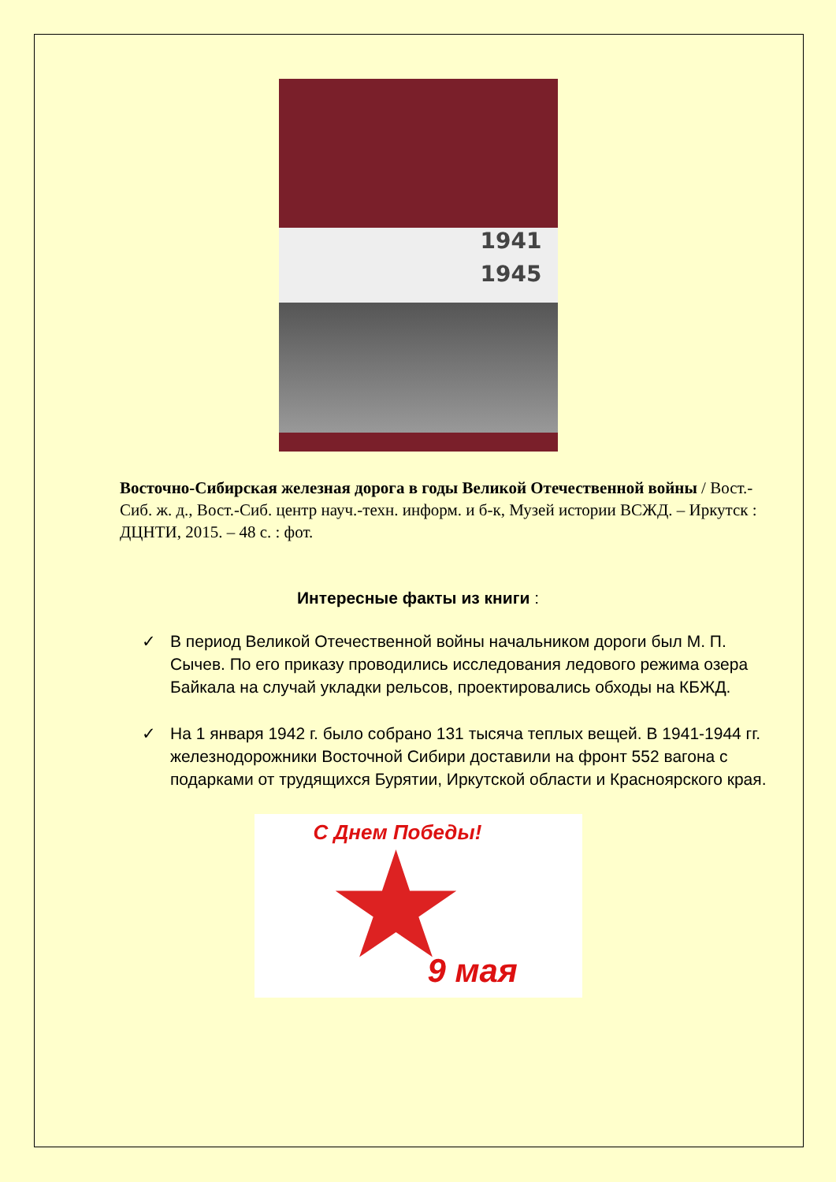1941
1945
Восточно-Сибирская железная дорога в годы Великой Отечественной войны / Вост.-Сиб. ж. д., Вост.-Сиб. центр науч.-техн. информ. и б-к, Музей истории ВСЖД. – Иркутск : ДЦНТИ, 2015. – 48 с. : фот.
Интересные факты из книги :
✓ В период Великой Отечественной войны начальником дороги был М. П. Сычев. По его приказу проводились исследования ледового режима озера Байкала на случай укладки рельсов, проектировались обходы на КБЖД.
✓ На 1 января 1942 г. было собрано 131 тысяча теплых вещей. В 1941-1944 гг. железнодорожники Восточной Сибири доставили на фронт 552 вагона с подарками от трудящихся Бурятии, Иркутской области и Красноярского края.
С Днем Победы!
9 мая